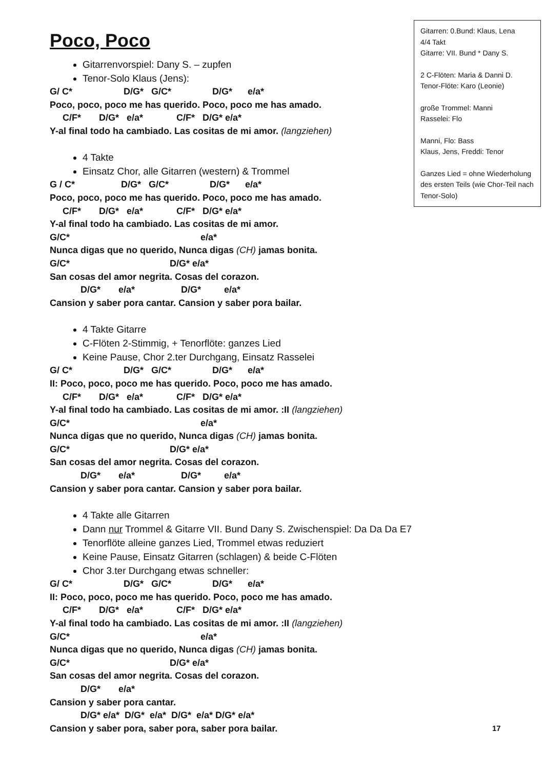Gitarren: 0.Bund: Klaus, Lena
4/4 Takt
Gitarre: VII. Bund * Dany S.
2 C-Flöten: Maria & Danni D.
Tenor-Flöte: Karo (Leonie)
große Trommel: Manni
Rasselei: Flo
Manni, Flo: Bass
Klaus, Jens, Freddi: Tenor
Ganzes Lied = ohne Wiederholung des ersten Teils (wie Chor-Teil nach Tenor-Solo)
Poco, Poco
Gitarrenvorspiel: Dany S. – zupfen
Tenor-Solo Klaus (Jens):
G/ C* D/G* G/C* D/G* e/a*
Poco, poco, poco me has querido. Poco, poco me has amado.
C/F* D/G* e/a* C/F* D/G* e/a*
Y-al final todo ha cambiado. Las cositas de mi amor. (langziehen)
4 Takte
Einsatz Chor, alle Gitarren (western) & Trommel
G / C* D/G* G/C* D/G* e/a*
Poco, poco, poco me has querido. Poco, poco me has amado.
C/F* D/G* e/a* C/F* D/G* e/a*
Y-al final todo ha cambiado. Las cositas de mi amor.
G/C* e/a*
Nunca digas que no querido, Nunca digas (CH) jamas bonita.
G/C* D/G* e/a*
San cosas del amor negrita. Cosas del corazon.
D/G* e/a* D/G* e/a*
Cansion y saber pora cantar. Cansion y saber pora bailar.
4 Takte Gitarre
C-Flöten 2-Stimmig, + Tenorflöte: ganzes Lied
Keine Pause, Chor 2.ter Durchgang, Einsatz Rasselei
G/ C* D/G* G/C* D/G* e/a*
II: Poco, poco, poco me has querido. Poco, poco me has amado.
C/F* D/G* e/a* C/F* D/G* e/a*
Y-al final todo ha cambiado. Las cositas de mi amor. :II (langziehen)
G/C* e/a*
Nunca digas que no querido, Nunca digas (CH) jamas bonita.
G/C* D/G* e/a*
San cosas del amor negrita. Cosas del corazon.
D/G* e/a* D/G* e/a*
Cansion y saber pora cantar. Cansion y saber pora bailar.
4 Takte alle Gitarren
Dann nur Trommel & Gitarre VII. Bund Dany S. Zwischenspiel: Da Da Da E7
Tenorflöte alleine ganzes Lied, Trommel etwas reduziert
Keine Pause, Einsatz Gitarren (schlagen) & beide C-Flöten
Chor 3.ter Durchgang etwas schneller:
G/ C* D/G* G/C* D/G* e/a*
II: Poco, poco, poco me has querido. Poco, poco me has amado.
C/F* D/G* e/a* C/F* D/G* e/a*
Y-al final todo ha cambiado. Las cositas de mi amor. :II (langziehen)
G/C* e/a*
Nunca digas que no querido, Nunca digas (CH) jamas bonita.
G/C* D/G* e/a*
San cosas del amor negrita. Cosas del corazon.
D/G* e/a*
Cansion y saber pora cantar.
D/G* e/a* D/G* e/a* D/G* e/a* D/G* e/a*
Cansion y saber pora, saber pora, saber pora bailar.
17